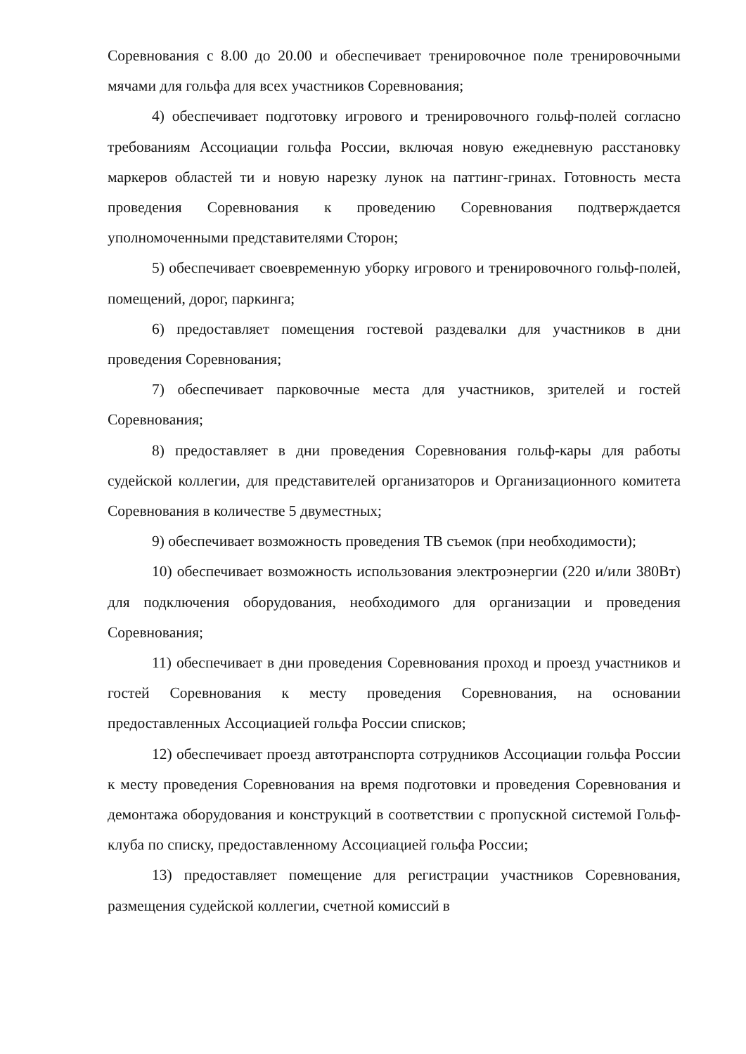Соревнования с 8.00 до 20.00 и обеспечивает тренировочное поле тренировочными мячами для гольфа для всех участников Соревнования;
4) обеспечивает подготовку игрового и тренировочного гольф-полей согласно требованиям Ассоциации гольфа России, включая новую ежедневную расстановку маркеров областей ти и новую нарезку лунок на паттинг-гринах. Готовность места проведения Соревнования к проведению Соревнования подтверждается уполномоченными представителями Сторон;
5) обеспечивает своевременную уборку игрового и тренировочного гольф-полей, помещений, дорог, паркинга;
6) предоставляет помещения гостевой раздевалки для участников в дни проведения Соревнования;
7) обеспечивает парковочные места для участников, зрителей и гостей Соревнования;
8) предоставляет в дни проведения Соревнования гольф-кары для работы судейской коллегии, для представителей организаторов и Организационного комитета Соревнования в количестве 5 двуместных;
9) обеспечивает возможность проведения ТВ съемок (при необходимости);
10) обеспечивает возможность использования электроэнергии (220 и/или 380Вт) для подключения оборудования, необходимого для организации и проведения Соревнования;
11) обеспечивает в дни проведения Соревнования проход и проезд участников и гостей Соревнования к месту проведения Соревнования, на основании предоставленных Ассоциацией гольфа России списков;
12) обеспечивает проезд автотранспорта сотрудников Ассоциации гольфа России к месту проведения Соревнования на время подготовки и проведения Соревнования и демонтажа оборудования и конструкций в соответствии с пропускной системой Гольф-клуба по списку, предоставленному Ассоциацией гольфа России;
13) предоставляет помещение для регистрации участников Соревнования, размещения судейской коллегии, счетной комиссий в